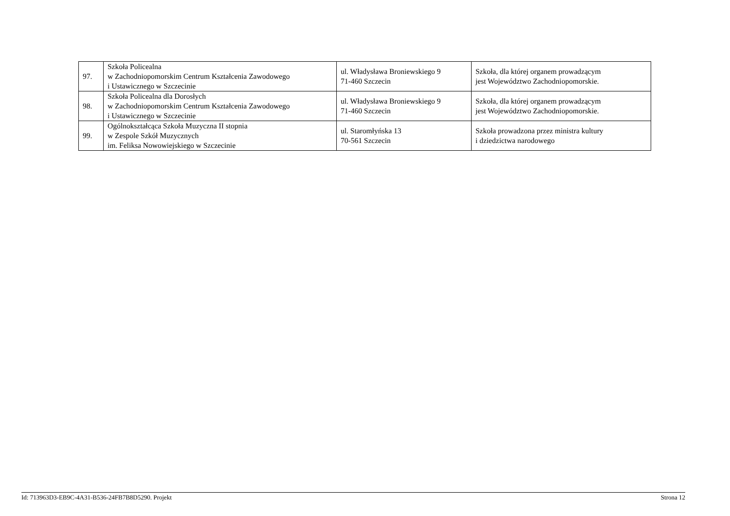| 97. | Szkoła Policealna w Zachodniopomorskim Centrum Kształcenia Zawodowego i Ustawicznego w Szczecinie | ul. Władysława Broniewskiego 9 71-460 Szczecin | Szkoła, dla której organem prowadzącym jest Województwo Zachodniopomorskie. |
| 98. | Szkoła Policealna dla Dorosłych w Zachodniopomorskim Centrum Kształcenia Zawodowego i Ustawicznego w Szczecinie | ul. Władysława Broniewskiego 9 71-460 Szczecin | Szkoła, dla której organem prowadzącym jest Województwo Zachodniopomorskie. |
| 99. | Ogólnokształcąca Szkoła Muzyczna II stopnia w Zespole Szkół Muzycznych im. Feliksa Nowowiejskiego w Szczecinie | ul. Staromłyńska 13 70-561 Szczecin | Szkoła prowadzona przez ministra kultury i dziedzictwa narodowego |
Id: 713963D3-EB9C-4A31-B536-24FB7B8D5290. Projekt Strona 12